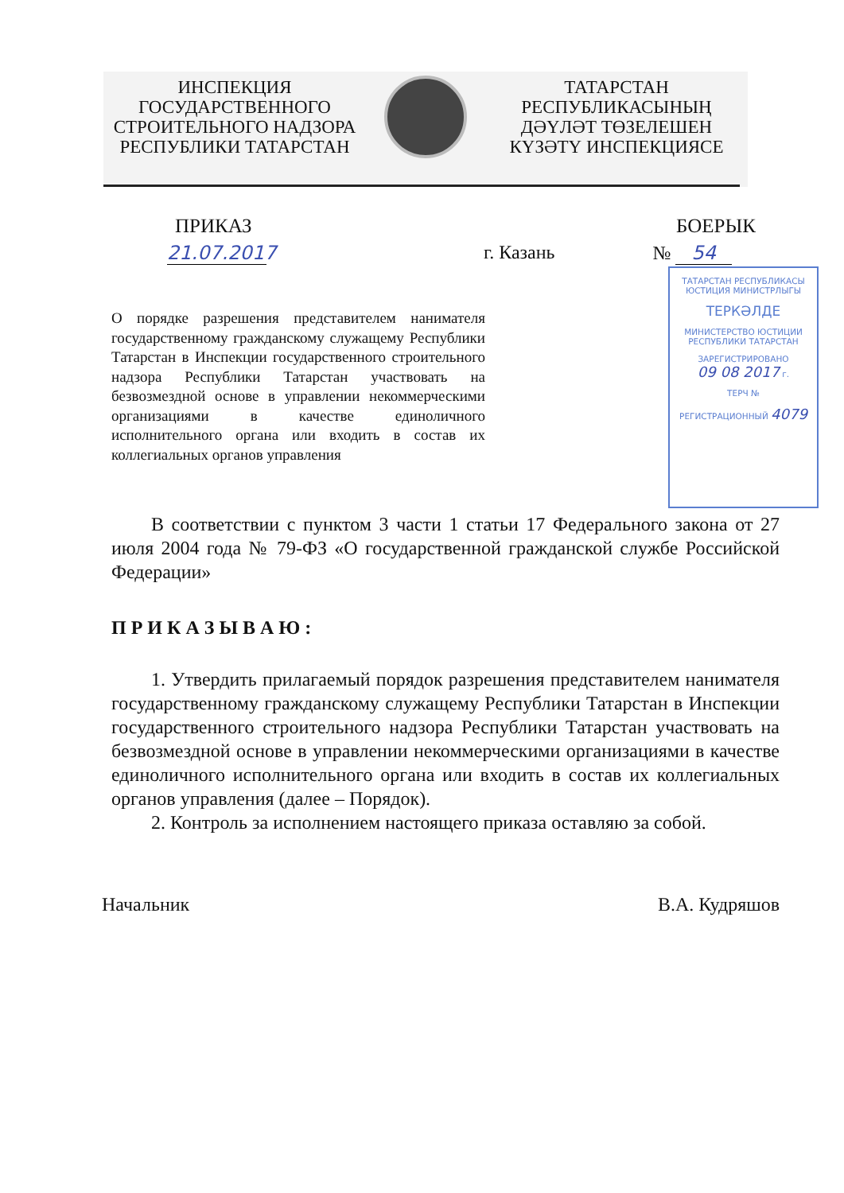ИНСПЕКЦИЯ
ГОСУДАРСТВЕННОГО
СТРОИТЕЛЬНОГО НАДЗОРА
РЕСПУБЛИКИ ТАТАРСТАН
ТАТАРСТАН
РЕСПУБЛИКАСЫНЫҢ
ДӘҮЛӘТ ТӨЗЕЛЕШЕН
КҮЗӘТҮ ИНСПЕКЦИЯСЕ
ПРИКАЗ БОЕРЫК
21.07.2017 г. Казань № 54
О порядке разрешения представителем нанимателя государственному гражданскому служащему Республики Татарстан в Инспекции государственного строительного надзора Республики Татарстан участвовать на безвозмездной основе в управлении некоммерческими организациями в качестве единоличного исполнительного органа или входить в состав их коллегиальных органов управления
В соответствии с пунктом 3 части 1 статьи 17 Федерального закона от 27 июля 2004 года № 79-ФЗ «О государственной гражданской службе Российской Федерации»
П Р И К А З Ы В А Ю :
1. Утвердить прилагаемый порядок разрешения представителем нанимателя государственному гражданскому служащему Республики Татарстан в Инспекции государственного строительного надзора Республики Татарстан участвовать на безвозмездной основе в управлении некоммерческими организациями в качестве единоличного исполнительного органа или входить в состав их коллегиальных органов управления (далее – Порядок).
2. Контроль за исполнением настоящего приказа оставляю за собой.
Начальник В.А. Кудряшов
ТАТАРСТАН РЕСПУБЛИКАСЫ
ЮСТИЦИЯ МИНИСТРЛЫГЫ
ТЕРКӘЛДЕ
МИНИСТЕРСТВО ЮСТИЦИИ
РЕСПУБЛИКИ ТАТАРСТАН
ЗАРЕГИСТРИРОВАНО
09 08 2017 г.
ТЕРЧ №
РЕГИСТРАЦИОННЫЙ 4079